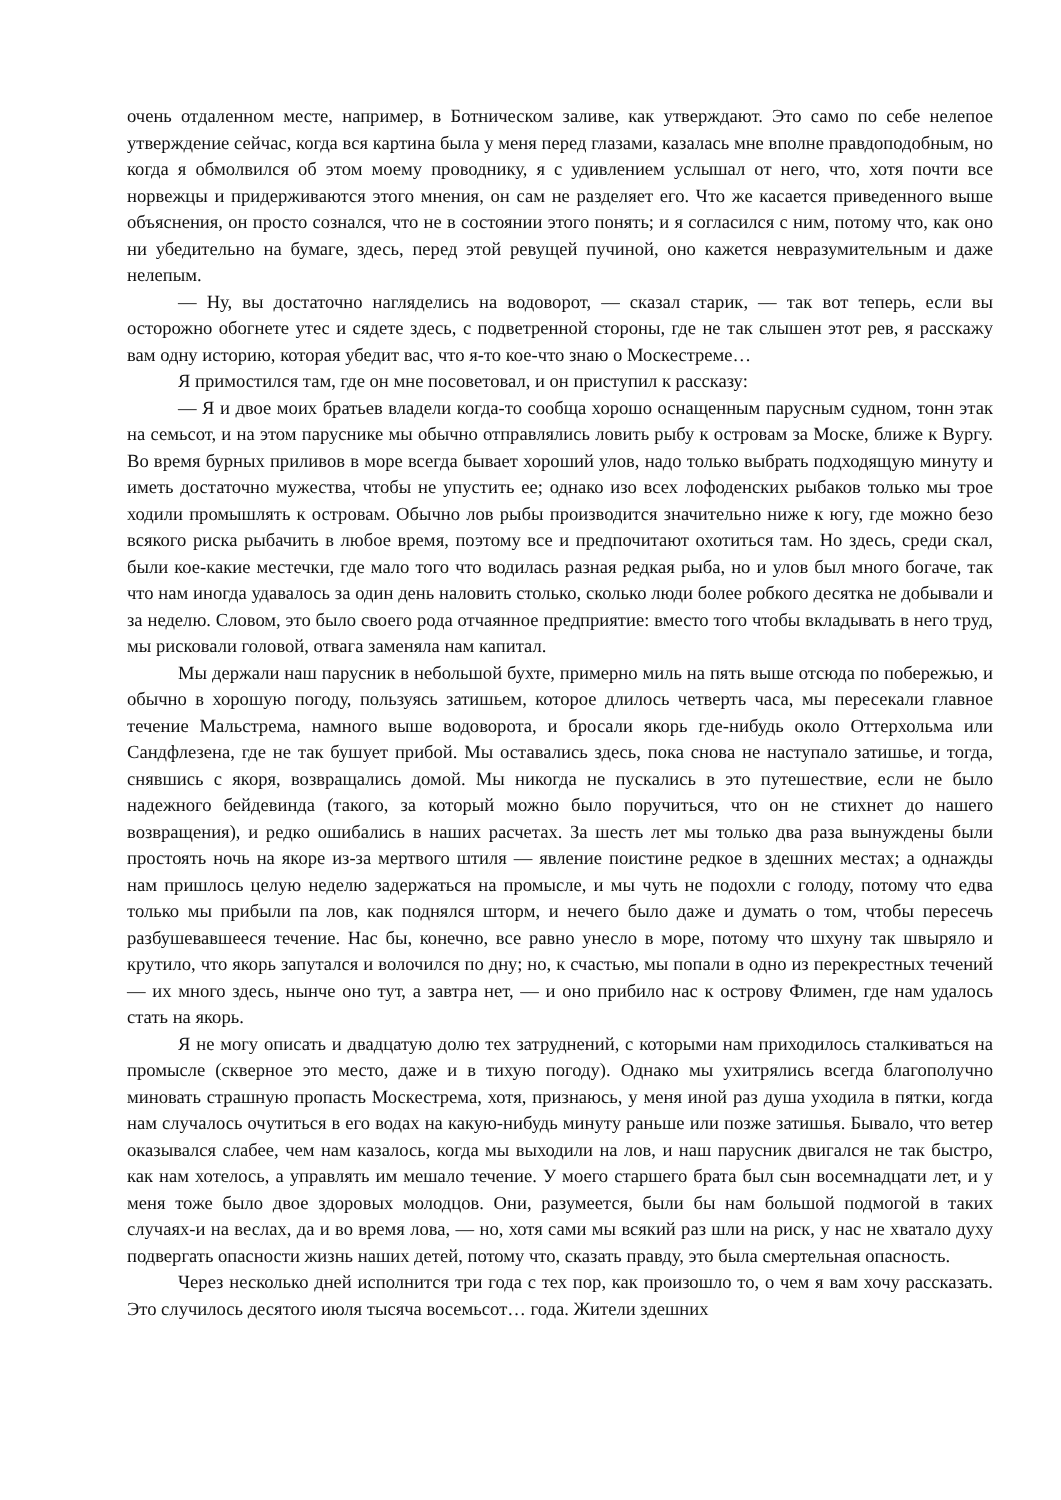очень отдаленном месте, например, в Ботническом заливе, как утверждают. Это само по себе нелепое утверждение сейчас, когда вся картина была у меня перед глазами, казалась мне вполне правдоподобным, но когда я обмолвился об этом моему проводнику, я с удивлением услышал от него, что, хотя почти все норвежцы и придерживаются этого мнения, он сам не разделяет его. Что же касается приведенного выше объяснения, он просто сознался, что не в состоянии этого понять; и я согласился с ним, потому что, как оно ни убедительно на бумаге, здесь, перед этой ревущей пучиной, оно кажется невразумительным и даже нелепым.
— Ну, вы достаточно нагляделись на водоворот, — сказал старик, — так вот теперь, если вы осторожно обогнете утес и сядете здесь, с подветренной стороны, где не так слышен этот рев, я расскажу вам одну историю, которая убедит вас, что я-то кое-что знаю о Москестреме…
Я примостился там, где он мне посоветовал, и он приступил к рассказу:
— Я и двое моих братьев владели когда-то сообща хорошо оснащенным парусным судном, тонн этак на семьсот, и на этом паруснике мы обычно отправлялись ловить рыбу к островам за Моске, ближе к Вургу. Во время бурных приливов в море всегда бывает хороший улов, надо только выбрать подходящую минуту и иметь достаточно мужества, чтобы не упустить ее; однако изо всех лофоденских рыбаков только мы трое ходили промышлять к островам. Обычно лов рыбы производится значительно ниже к югу, где можно безо всякого риска рыбачить в любое время, поэтому все и предпочитают охотиться там. Но здесь, среди скал, были кое-какие местечки, где мало того что водилась разная редкая рыба, но и улов был много богаче, так что нам иногда удавалось за один день наловить столько, сколько люди более робкого десятка не добывали и за неделю. Словом, это было своего рода отчаянное предприятие: вместо того чтобы вкладывать в него труд, мы рисковали головой, отвага заменяла нам капитал.
Мы держали наш парусник в небольшой бухте, примерно миль на пять выше отсюда по побережью, и обычно в хорошую погоду, пользуясь затишьем, которое длилось четверть часа, мы пересекали главное течение Мальстрема, намного выше водоворота, и бросали якорь где-нибудь около Оттерхольма или Сандфлезена, где не так бушует прибой. Мы оставались здесь, пока снова не наступало затишье, и тогда, снявшись с якоря, возвращались домой. Мы никогда не пускались в это путешествие, если не было надежного бейдевинда (такого, за который можно было поручиться, что он не стихнет до нашего возвращения), и редко ошибались в наших расчетах. За шесть лет мы только два раза вынуждены были простоять ночь на якоре из-за мертвого штиля — явление поистине редкое в здешних местах; а однажды нам пришлось целую неделю задержаться на промысле, и мы чуть не подохли с голоду, потому что едва только мы прибыли па лов, как поднялся шторм, и нечего было даже и думать о том, чтобы пересечь разбушевавшееся течение. Нас бы, конечно, все равно унесло в море, потому что шхуну так швыряло и крутило, что якорь запутался и волочился по дну; но, к счастью, мы попали в одно из перекрестных течений — их много здесь, нынче оно тут, а завтра нет, — и оно прибило нас к острову Флимен, где нам удалось стать на якорь.
Я не могу описать и двадцатую долю тех затруднений, с которыми нам приходилось сталкиваться на промысле (скверное это место, даже и в тихую погоду). Однако мы ухитрялись всегда благополучно миновать страшную пропасть Москестрема, хотя, признаюсь, у меня иной раз душа уходила в пятки, когда нам случалось очутиться в его водах на какую-нибудь минуту раньше или позже затишья. Бывало, что ветер оказывался слабее, чем нам казалось, когда мы выходили на лов, и наш парусник двигался не так быстро, как нам хотелось, а управлять им мешало течение. У моего старшего брата был сын восемнадцати лет, и у меня тоже было двое здоровых молодцов. Они, разумеется, были бы нам большой подмогой в таких случаях-и на веслах, да и во время лова, — но, хотя сами мы всякий раз шли на риск, у нас не хватало духу подвергать опасности жизнь наших детей, потому что, сказать правду, это была смертельная опасность.
Через несколько дней исполнится три года с тех пор, как произошло то, о чем я вам хочу рассказать. Это случилось десятого июля тысяча восемьсот… года. Жители здешних